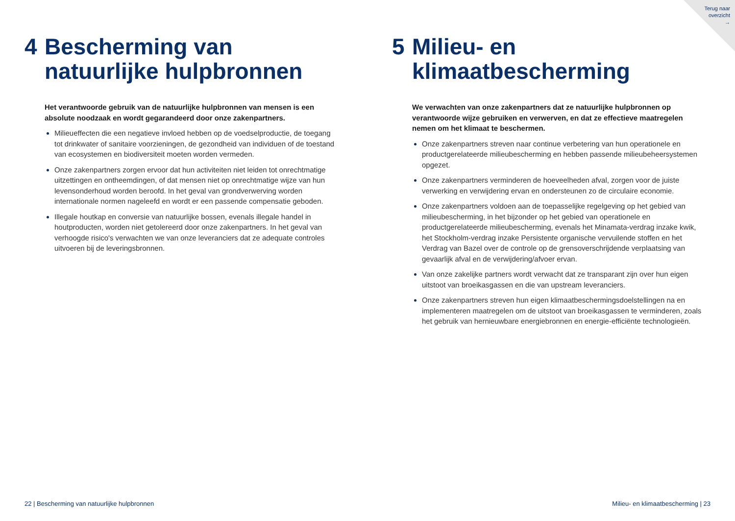Terug naar
overzicht
→
4 Bescherming van natuurlijke hulpbronnen
Het verantwoorde gebruik van de natuurlijke hulpbronnen van mensen is een absolute noodzaak en wordt gegarandeerd door onze zakenpartners.
Milieueffecten die een negatieve invloed hebben op de voedselproductie, de toegang tot drinkwater of sanitaire voorzieningen, de gezondheid van individuen of de toestand van ecosystemen en biodiversiteit moeten worden vermeden.
Onze zakenpartners zorgen ervoor dat hun activiteiten niet leiden tot onrechtmatige uitzettingen en ontheemdingen, of dat mensen niet op onrechtmatige wijze van hun levensonderhoud worden beroofd. In het geval van grondverwerving worden internationale normen nageleefd en wordt er een passende compensatie geboden.
Illegale houtkap en conversie van natuurlijke bossen, evenals illegale handel in houtproducten, worden niet getolereerd door onze zakenpartners. In het geval van verhoogde risico's verwachten we van onze leveranciers dat ze adequate controles uitvoeren bij de leveringsbronnen.
5 Milieu- en klimaatbescherming
We verwachten van onze zakenpartners dat ze natuurlijke hulpbronnen op verantwoorde wijze gebruiken en verwerven, en dat ze effectieve maatregelen nemen om het klimaat te beschermen.
Onze zakenpartners streven naar continue verbetering van hun operationele en productgerelateerde milieubescherming en hebben passende milieubeheersystemen opgezet.
Onze zakenpartners verminderen de hoeveelheden afval, zorgen voor de juiste verwerking en verwijdering ervan en ondersteunen zo de circulaire economie.
Onze zakenpartners voldoen aan de toepasselijke regelgeving op het gebied van milieubescherming, in het bijzonder op het gebied van operationele en productgerelateerde milieubescherming, evenals het Minamata-verdrag inzake kwik, het Stockholm-verdrag inzake Persistente organische vervuilende stoffen en het Verdrag van Bazel over de controle op de grensoverschrijdende verplaatsing van gevaarlijk afval en de verwijdering/afvoer ervan.
Van onze zakelijke partners wordt verwacht dat ze transparant zijn over hun eigen uitstoot van broeikasgassen en die van upstream leveranciers.
Onze zakenpartners streven hun eigen klimaatbeschermingsdoelstellingen na en implementeren maatregelen om de uitstoot van broeikasgassen te verminderen, zoals het gebruik van hernieuwbare energiebronnen en energie-efficiënte technologieën.
22 | Bescherming van natuurlijke hulpbronnen
Milieu- en klimaatbescherming | 23